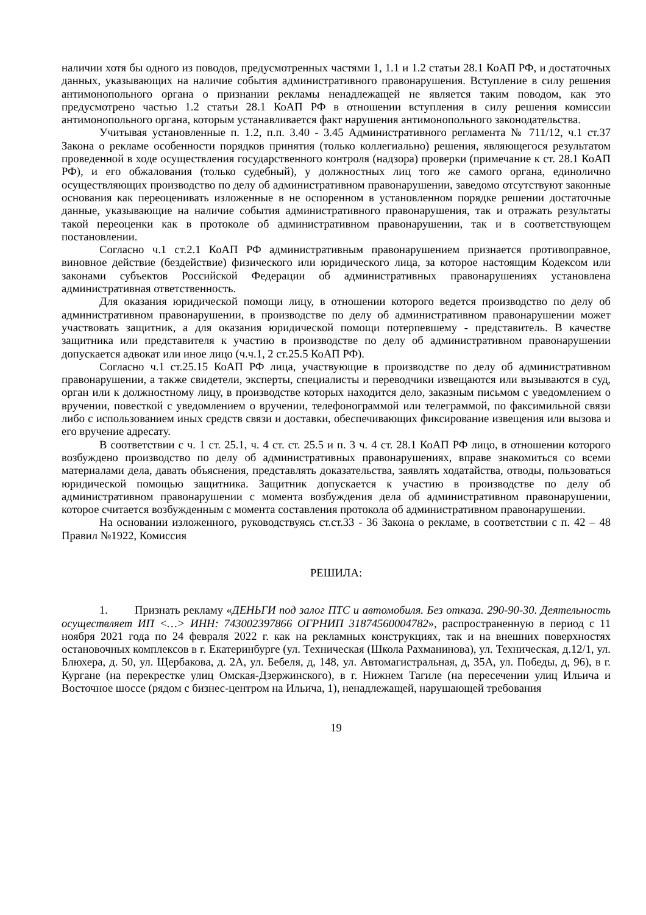наличии хотя бы одного из поводов, предусмотренных частями 1, 1.1 и 1.2 статьи 28.1 КоАП РФ, и достаточных данных, указывающих на наличие события административного правонарушения. Вступление в силу решения антимонопольного органа о признании рекламы ненадлежащей не является таким поводом, как это предусмотрено частью 1.2 статьи 28.1 КоАП РФ в отношении вступления в силу решения комиссии антимонопольного органа, которым устанавливается факт нарушения антимонопольного законодательства.
Учитывая установленные п. 1.2, п.п. 3.40 - 3.45 Административного регламента № 711/12, ч.1 ст.37 Закона о рекламе особенности порядков принятия (только коллегиально) решения, являющегося результатом проведенной в ходе осуществления государственного контроля (надзора) проверки (примечание к ст. 28.1 КоАП РФ), и его обжалования (только судебный), у должностных лиц того же самого органа, единолично осуществляющих производство по делу об административном правонарушении, заведомо отсутствуют законные основания как переоценивать изложенные в не оспоренном в установленном порядке решении достаточные данные, указывающие на наличие события административного правонарушения, так и отражать результаты такой переоценки как в протоколе об административном правонарушении, так и в соответствующем постановлении.
Согласно ч.1 ст.2.1 КоАП РФ административным правонарушением признается противоправное, виновное действие (бездействие) физического или юридического лица, за которое настоящим Кодексом или законами субъектов Российской Федерации об административных правонарушениях установлена административная ответственность.
Для оказания юридической помощи лицу, в отношении которого ведется производство по делу об административном правонарушении, в производстве по делу об административном правонарушении может участвовать защитник, а для оказания юридической помощи потерпевшему - представитель. В качестве защитника или представителя к участию в производстве по делу об административном правонарушении допускается адвокат или иное лицо (ч.ч.1, 2 ст.25.5 КоАП РФ).
Согласно ч.1 ст.25.15 КоАП РФ лица, участвующие в производстве по делу об административном правонарушении, а также свидетели, эксперты, специалисты и переводчики извещаются или вызываются в суд, орган или к должностному лицу, в производстве которых находится дело, заказным письмом с уведомлением о вручении, повесткой с уведомлением о вручении, телефонограммой или телеграммой, по факсимильной связи либо с использованием иных средств связи и доставки, обеспечивающих фиксирование извещения или вызова и его вручение адресату.
В соответствии с ч. 1 ст. 25.1, ч. 4 ст. ст. 25.5 и п. 3 ч. 4 ст. 28.1 КоАП РФ лицо, в отношении которого возбуждено производство по делу об административных правонарушениях, вправе знакомиться со всеми материалами дела, давать объяснения, представлять доказательства, заявлять ходатайства, отводы, пользоваться юридической помощью защитника. Защитник допускается к участию в производстве по делу об административном правонарушении с момента возбуждения дела об административном правонарушении, которое считается возбужденным с момента составления протокола об административном правонарушении.
На основании изложенного, руководствуясь ст.ст.33 - 36 Закона о рекламе, в соответствии с п. 42 – 48 Правил №1922, Комиссия
РЕШИЛА:
1. Признать рекламу «ДЕНЬГИ под залог ПТС и автомобиля. Без отказа. 290-90-30. Деятельность осуществляет ИП <…> ИНН: 743002397866 ОГРНИП 31874560004782», распространенную в период с 11 ноября 2021 года по 24 февраля 2022 г. как на рекламных конструкциях, так и на внешних поверхностях остановочных комплексов в г. Екатеринбурге (ул. Техническая (Школа Рахманинова), ул. Техническая, д.12/1, ул. Блюхера, д. 50, ул. Щербакова, д. 2А, ул. Бебеля, д, 148, ул. Автомагистральная, д, 35А, ул. Победы, д, 96), в г. Кургане (на перекрестке улиц Омская-Дзержинского), в г. Нижнем Тагиле (на пересечении улиц Ильича и Восточное шоссе (рядом с бизнес-центром на Ильича, 1), ненадлежащей, нарушающей требования
19